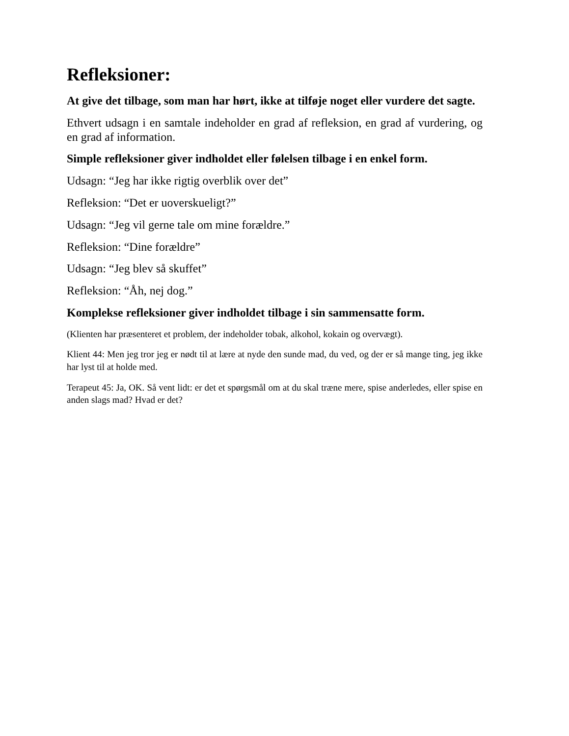Refleksioner:
At give det tilbage, som man har hørt, ikke at tilføje noget eller vurdere det sagte.
Ethvert udsagn i en samtale indeholder en grad af refleksion, en grad af vurdering, og en grad af information.
Simple refleksioner giver indholdet eller følelsen tilbage i en enkel form.
Udsagn: “Jeg har ikke rigtig overblik over det”
Refleksion: “Det er uoverskueligt?”
Udsagn: “Jeg vil gerne tale om mine forældre.”
Refleksion: “Dine forældre”
Udsagn: “Jeg blev så skuffet”
Refleksion: “Åh, nej dog.”
Komplekse refleksioner giver indholdet tilbage i sin sammensatte form.
(Klienten har præsenteret et problem, der indeholder tobak, alkohol, kokain og overvægt).
Klient 44: Men jeg tror jeg er nødt til at lære at nyde den sunde mad, du ved, og der er så mange ting, jeg ikke har lyst til at holde med.
Terapeut 45: Ja, OK. Så vent lidt: er det et spørgsmål om at du skal træne mere, spise anderledes, eller spise en anden slags mad? Hvad er det?